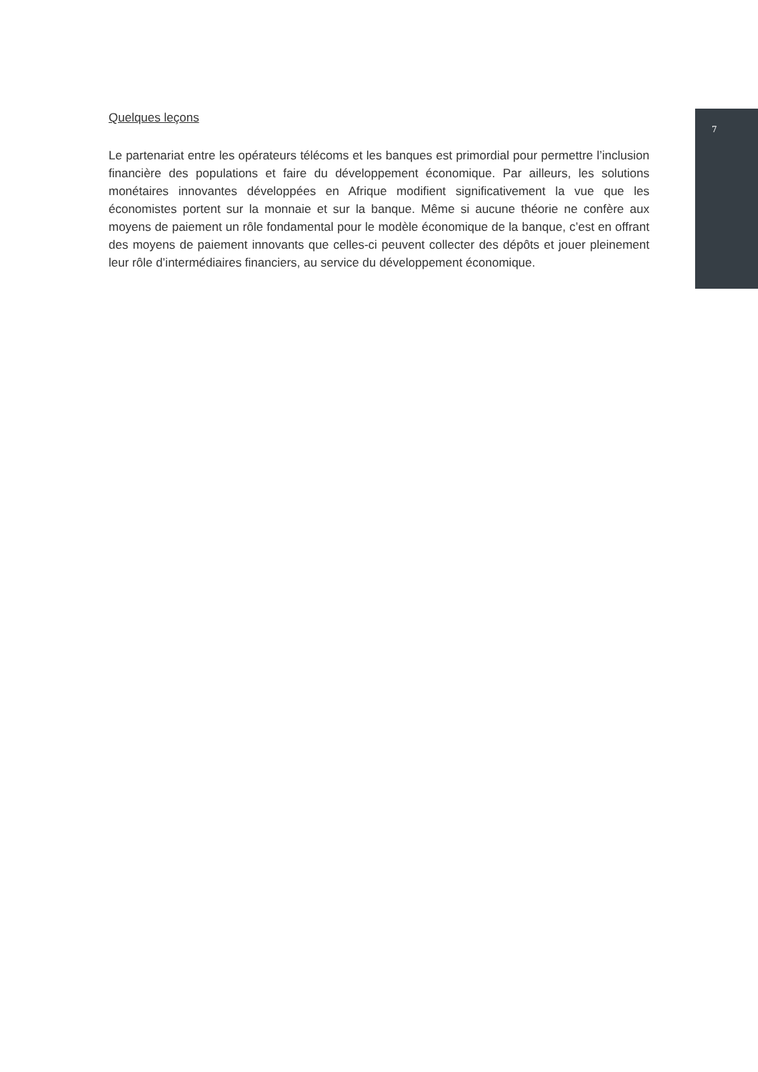Quelques leçons
Le partenariat entre les opérateurs télécoms et les banques est primordial pour permettre l’inclusion financière des populations et faire du développement économique. Par ailleurs, les solutions monétaires innovantes développées en Afrique modifient significativement la vue que les économistes portent sur la monnaie et sur la banque. Même si aucune théorie ne confère aux moyens de paiement un rôle fondamental pour le modèle économique de la banque, c’est en offrant des moyens de paiement innovants que celles-ci peuvent collecter des dépôts et jouer pleinement leur rôle d’intermédiaires financiers, au service du développement économique.
7